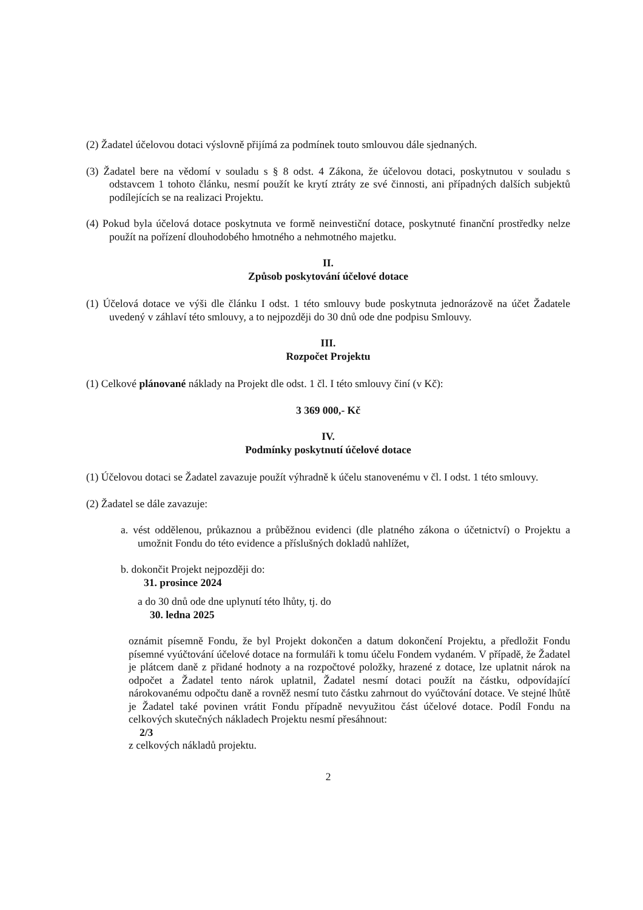(2) Žadatel účelovou dotaci výslovně přijímá za podmínek touto smlouvou dále sjednaných.
(3) Žadatel bere na vědomí v souladu s § 8 odst. 4 Zákona, že účelovou dotaci, poskytnutou v souladu s odstavcem 1 tohoto článku, nesmí použít ke krytí ztráty ze své činnosti, ani případných dalších subjektů podílejících se na realizaci Projektu.
(4) Pokud byla účelová dotace poskytnuta ve formě neinvestiční dotace, poskytnuté finanční prostředky nelze použít na pořízení dlouhodobého hmotného a nehmotného majetku.
II.
Způsob poskytování účelové dotace
(1) Účelová dotace ve výši dle článku I odst. 1 této smlouvy bude poskytnuta jednorázově na účet Žadatele uvedený v záhlaví této smlouvy, a to nejpozději do 30 dnů ode dne podpisu Smlouvy.
III.
Rozpočet Projektu
(1) Celkové plánované náklady na Projekt dle odst. 1 čl. I této smlouvy činí (v Kč):
3 369 000,- Kč
IV.
Podmínky poskytnutí účelové dotace
(1) Účelovou dotaci se Žadatel zavazuje použít výhradně k účelu stanovenému v čl. I odst. 1 této smlouvy.
(2) Žadatel se dále zavazuje:
a. vést oddělenou, průkaznou a průběžnou evidenci (dle platného zákona o účetnictví) o Projektu a umožnit Fondu do této evidence a příslušných dokladů nahlížet,
b. dokončit Projekt nejpozději do:
31. prosince 2024
a do 30 dnů ode dne uplynutí této lhůty, tj. do
30. ledna 2025
oznámit písemně Fondu, že byl Projekt dokončen a datum dokončení Projektu, a předložit Fondu písemné vyúčtování účelové dotace na formuláři k tomu účelu Fondem vydaném. V případě, že Žadatel je plátcem daně z přidané hodnoty a na rozpočtové položky, hrazené z dotace, lze uplatnit nárok na odpočet a Žadatel tento nárok uplatnil, Žadatel nesmí dotaci použít na částku, odpovídající nárokovanému odpočtu daně a rovněž nesmí tuto částku zahrnout do vyúčtování dotace. Ve stejné lhůtě je Žadatel také povinen vrátit Fondu případně nevyužitou část účelové dotace. Podíl Fondu na celkových skutečných nákladech Projektu nesmí přesáhnout:
2/3
z celkových nákladů projektu.
2